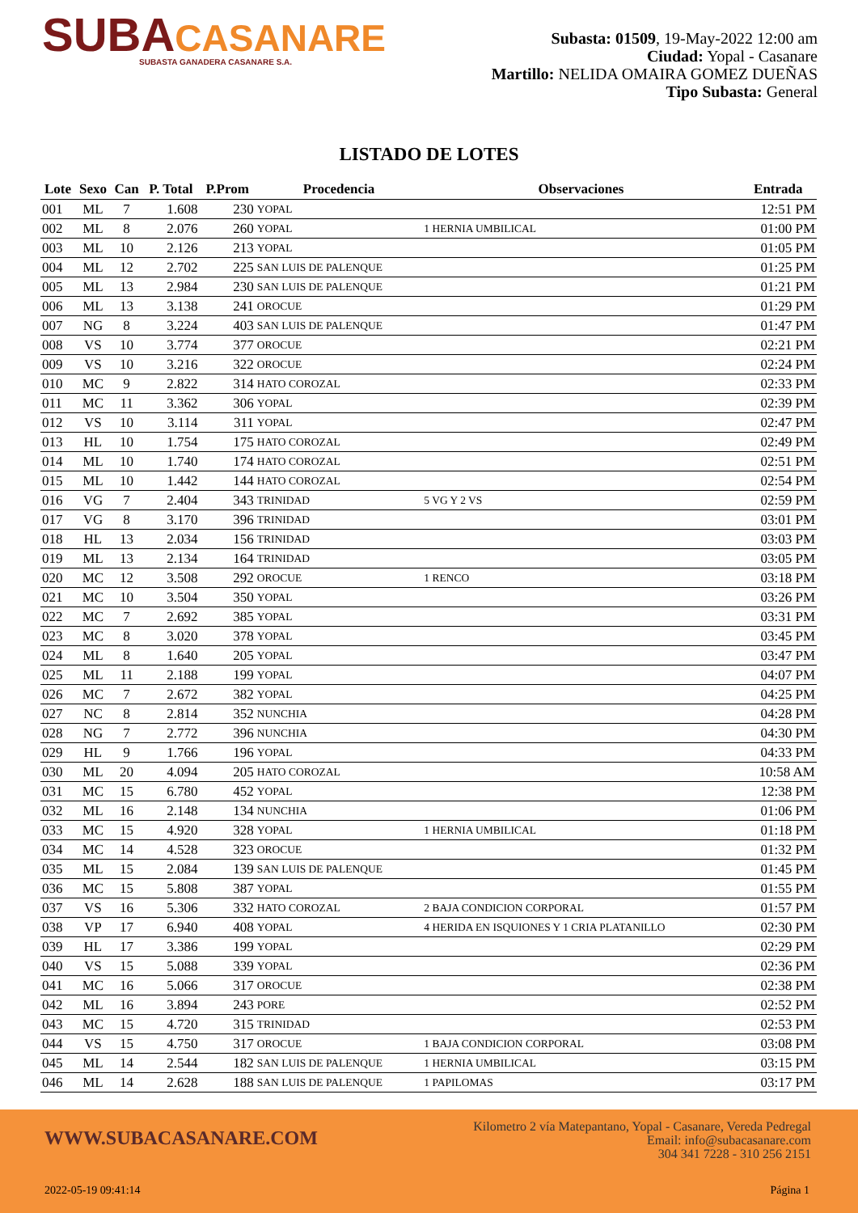SUBACASANARE
SUBASTA GANADERA CASANARE S.A.
Subasta: 01509, 19-May-2022 12:00 am
Ciudad: Yopal - Casanare
Martillo: NELIDA OMAIRA GOMEZ DUEÑAS
Tipo Subasta: General
LISTADO DE LOTES
| Lote | Sexo | Can | P. Total | P.Prom | Procedencia | Observaciones | Entrada |
| --- | --- | --- | --- | --- | --- | --- | --- |
| 001 | ML | 7 | 1.608 | 230 | YOPAL | | 12:51 PM |
| 002 | ML | 8 | 2.076 | 260 | YOPAL | 1 HERNIA UMBILICAL | 01:00 PM |
| 003 | ML | 10 | 2.126 | 213 | YOPAL | | 01:05 PM |
| 004 | ML | 12 | 2.702 | 225 | SAN LUIS DE PALENQUE | | 01:25 PM |
| 005 | ML | 13 | 2.984 | 230 | SAN LUIS DE PALENQUE | | 01:21 PM |
| 006 | ML | 13 | 3.138 | 241 | OROCUE | | 01:29 PM |
| 007 | NG | 8 | 3.224 | 403 | SAN LUIS DE PALENQUE | | 01:47 PM |
| 008 | VS | 10 | 3.774 | 377 | OROCUE | | 02:21 PM |
| 009 | VS | 10 | 3.216 | 322 | OROCUE | | 02:24 PM |
| 010 | MC | 9 | 2.822 | 314 | HATO COROZAL | | 02:33 PM |
| 011 | MC | 11 | 3.362 | 306 | YOPAL | | 02:39 PM |
| 012 | VS | 10 | 3.114 | 311 | YOPAL | | 02:47 PM |
| 013 | HL | 10 | 1.754 | 175 | HATO COROZAL | | 02:49 PM |
| 014 | ML | 10 | 1.740 | 174 | HATO COROZAL | | 02:51 PM |
| 015 | ML | 10 | 1.442 | 144 | HATO COROZAL | | 02:54 PM |
| 016 | VG | 7 | 2.404 | 343 | TRINIDAD | 5 VG Y 2 VS | 02:59 PM |
| 017 | VG | 8 | 3.170 | 396 | TRINIDAD | | 03:01 PM |
| 018 | HL | 13 | 2.034 | 156 | TRINIDAD | | 03:03 PM |
| 019 | ML | 13 | 2.134 | 164 | TRINIDAD | | 03:05 PM |
| 020 | MC | 12 | 3.508 | 292 | OROCUE | 1 RENCO | 03:18 PM |
| 021 | MC | 10 | 3.504 | 350 | YOPAL | | 03:26 PM |
| 022 | MC | 7 | 2.692 | 385 | YOPAL | | 03:31 PM |
| 023 | MC | 8 | 3.020 | 378 | YOPAL | | 03:45 PM |
| 024 | ML | 8 | 1.640 | 205 | YOPAL | | 03:47 PM |
| 025 | ML | 11 | 2.188 | 199 | YOPAL | | 04:07 PM |
| 026 | MC | 7 | 2.672 | 382 | YOPAL | | 04:25 PM |
| 027 | NC | 8 | 2.814 | 352 | NUNCHIA | | 04:28 PM |
| 028 | NG | 7 | 2.772 | 396 | NUNCHIA | | 04:30 PM |
| 029 | HL | 9 | 1.766 | 196 | YOPAL | | 04:33 PM |
| 030 | ML | 20 | 4.094 | 205 | HATO COROZAL | | 10:58 AM |
| 031 | MC | 15 | 6.780 | 452 | YOPAL | | 12:38 PM |
| 032 | ML | 16 | 2.148 | 134 | NUNCHIA | | 01:06 PM |
| 033 | MC | 15 | 4.920 | 328 | YOPAL | 1 HERNIA UMBILICAL | 01:18 PM |
| 034 | MC | 14 | 4.528 | 323 | OROCUE | | 01:32 PM |
| 035 | ML | 15 | 2.084 | 139 | SAN LUIS DE PALENQUE | | 01:45 PM |
| 036 | MC | 15 | 5.808 | 387 | YOPAL | | 01:55 PM |
| 037 | VS | 16 | 5.306 | 332 | HATO COROZAL | 2 BAJA CONDICION CORPORAL | 01:57 PM |
| 038 | VP | 17 | 6.940 | 408 | YOPAL | 4 HERIDA EN ISQUIONES Y 1 CRIA PLATANILLO | 02:30 PM |
| 039 | HL | 17 | 3.386 | 199 | YOPAL | | 02:29 PM |
| 040 | VS | 15 | 5.088 | 339 | YOPAL | | 02:36 PM |
| 041 | MC | 16 | 5.066 | 317 | OROCUE | | 02:38 PM |
| 042 | ML | 16 | 3.894 | 243 | PORE | | 02:52 PM |
| 043 | MC | 15 | 4.720 | 315 | TRINIDAD | | 02:53 PM |
| 044 | VS | 15 | 4.750 | 317 | OROCUE | 1 BAJA CONDICION CORPORAL | 03:08 PM |
| 045 | ML | 14 | 2.544 | 182 | SAN LUIS DE PALENQUE | 1 HERNIA UMBILICAL | 03:15 PM |
| 046 | ML | 14 | 2.628 | 188 | SAN LUIS DE PALENQUE | 1 PAPILOMAS | 03:17 PM |
WWW.SUBACASANARE.COM
Kilometro 2 vía Matepantano, Yopal - Casanare, Vereda Pedregal
Email: info@subacasanare.com
304 341 7228 - 310 256 2151
2022-05-19 09:41:14 Página 1